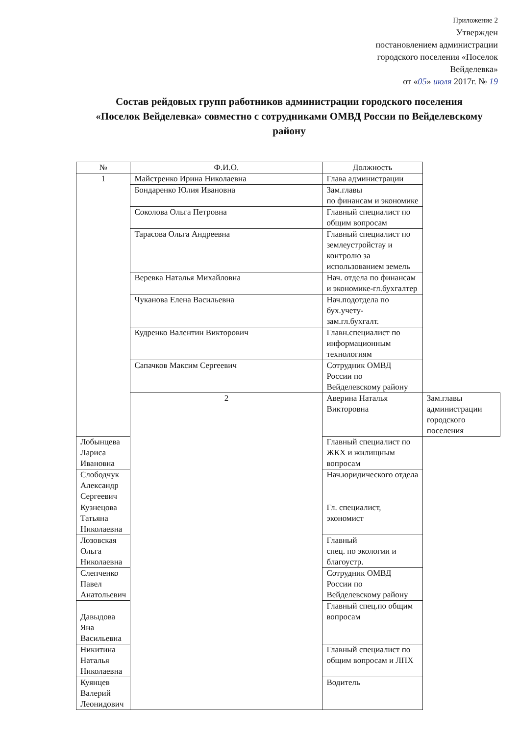Приложение 2
Утвержден
постановлением администрации
городского поселения «Поселок
Вейделевка»
от «05» июля 2017г. № 19
Состав рейдовых групп работников администрации городского поселения «Поселок Вейделевка» совместно с сотрудниками ОМВД России по Вейделевскому району
| № | Ф.И.О. | Должность | |
| --- | --- | --- | --- |
| 1 | Майстренко Ирина Николаевна | Глава администрации | |
| | Бондаренко Юлия Ивановна | Зам.главы по финансам и экономике | |
| | Соколова Ольга Петровна | Главный специалист по общим вопросам | |
| | Тарасова Ольга Андреевна | Главный специалист по землеустройстау и контролю за использованием земель | |
| | Веревка Наталья Михайловна | Нач. отдела по финансам и экономике-гл.бухгалтер | |
| | Чуканова Елена Васильевна | Нач.подотдела по бух.учету- зам.гл.бухгалт. | |
| | Кудренко Валентин Викторович | Главн.специалист по информационным технологиям | |
| | Сапачков Максим Сергеевич | Сотрудник ОМВД России по Вейделевскому району | |
| | 2 | Аверина Наталья Викторовна | Зам.главы администрации городского поселения |
| Лобынцева Лариса Ивановна | | Главный специалист по ЖКХ и жилищным вопросам | |
| Слободчук Александр Сергеевич | | Нач.юридического отдела | |
| Кузнецова Татьяна Николаевна | | Гл. специалист, экономист | |
| Лозовская Ольга Николаевна | | Главный спец. по экологии и благоустр. | |
| Слепченко Павел Анатольевич | | Сотрудник ОМВД России по Вейделевскому району | |
| Давыдова Яна Васильевна | | Главный спец.по общим вопросам | |
| Никитина Наталья Николаевна | | Главный специалист по общим вопросам и ЛПХ | |
| Куянцев Валерий Леонидович | | Водитель | |